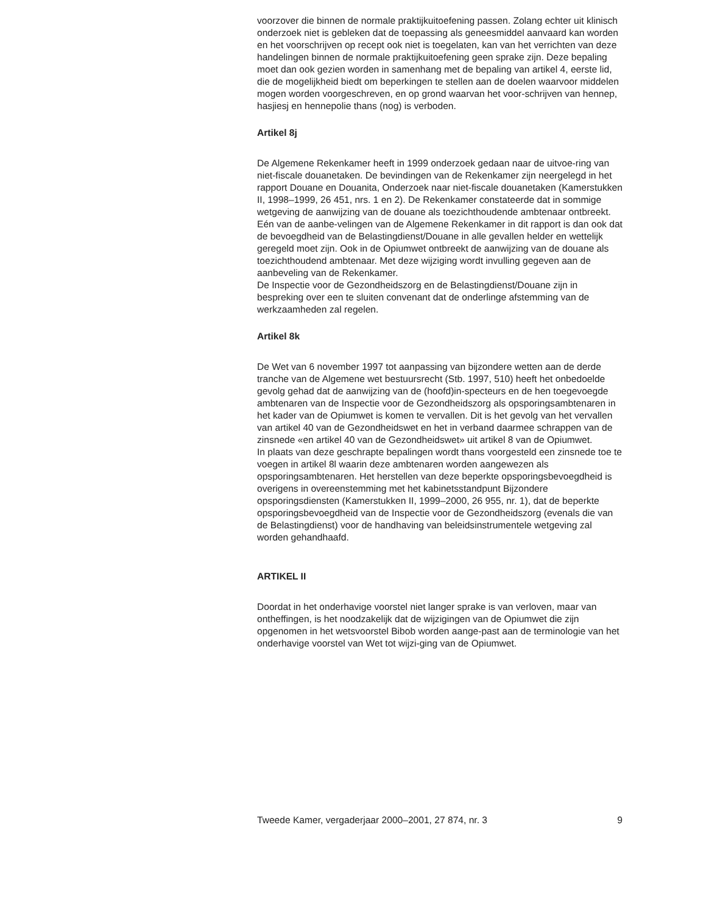voorzover die binnen de normale praktijkuitoefening passen. Zolang echter uit klinisch onderzoek niet is gebleken dat de toepassing als geneesmiddel aanvaard kan worden en het voorschrijven op recept ook niet is toegelaten, kan van het verrichten van deze handelingen binnen de normale praktijkuitoefening geen sprake zijn. Deze bepaling moet dan ook gezien worden in samenhang met de bepaling van artikel 4, eerste lid, die de mogelijkheid biedt om beperkingen te stellen aan de doelen waarvoor middelen mogen worden voorgeschreven, en op grond waarvan het voor-schrijven van hennep, hasjiesj en hennepolie thans (nog) is verboden.
Artikel 8j
De Algemene Rekenkamer heeft in 1999 onderzoek gedaan naar de uitvoe-ring van niet-fiscale douanetaken. De bevindingen van de Rekenkamer zijn neergelegd in het rapport Douane en Douanita, Onderzoek naar niet-fiscale douanetaken (Kamerstukken II, 1998–1999, 26 451, nrs. 1 en 2). De Rekenkamer constateerde dat in sommige wetgeving de aanwijzing van de douane als toezichthoudende ambtenaar ontbreekt. Eén van de aanbe-velingen van de Algemene Rekenkamer in dit rapport is dan ook dat de bevoegdheid van de Belastingdienst/Douane in alle gevallen helder en wettelijk geregeld moet zijn. Ook in de Opiumwet ontbreekt de aanwijzing van de douane als toezichthoudend ambtenaar. Met deze wijziging wordt invulling gegeven aan de aanbeveling van de Rekenkamer.
De Inspectie voor de Gezondheidszorg en de Belastingdienst/Douane zijn in bespreking over een te sluiten convenant dat de onderlinge afstemming van de werkzaamheden zal regelen.
Artikel 8k
De Wet van 6 november 1997 tot aanpassing van bijzondere wetten aan de derde tranche van de Algemene wet bestuursrecht (Stb. 1997, 510) heeft het onbedoelde gevolg gehad dat de aanwijzing van de (hoofd)in-specteurs en de hen toegevoegde ambtenaren van de Inspectie voor de Gezondheidszorg als opsporingsambtenaren in het kader van de Opiumwet is komen te vervallen. Dit is het gevolg van het vervallen van artikel 40 van de Gezondheidswet en het in verband daarmee schrappen van de zinsnede «en artikel 40 van de Gezondheidswet» uit artikel 8 van de Opiumwet.
In plaats van deze geschrapte bepalingen wordt thans voorgesteld een zinsnede toe te voegen in artikel 8l waarin deze ambtenaren worden aangewezen als opsporingsambtenaren. Het herstellen van deze beperkte opsporingsbevoegdheid is overigens in overeenstemming met het kabinetsstandpunt Bijzondere opsporingsdiensten (Kamerstukken II, 1999–2000, 26 955, nr. 1), dat de beperkte opsporingsbevoegdheid van de Inspectie voor de Gezondheidszorg (evenals die van de Belastingdienst) voor de handhaving van beleidsinstrumentele wetgeving zal worden gehandhaafd.
ARTIKEL II
Doordat in het onderhavige voorstel niet langer sprake is van verloven, maar van ontheffingen, is het noodzakelijk dat de wijzigingen van de Opiumwet die zijn opgenomen in het wetsvoorstel Bibob worden aange-past aan de terminologie van het onderhavige voorstel van Wet tot wijzi-ging van de Opiumwet.
Tweede Kamer, vergaderjaar 2000–2001, 27 874, nr. 3 9